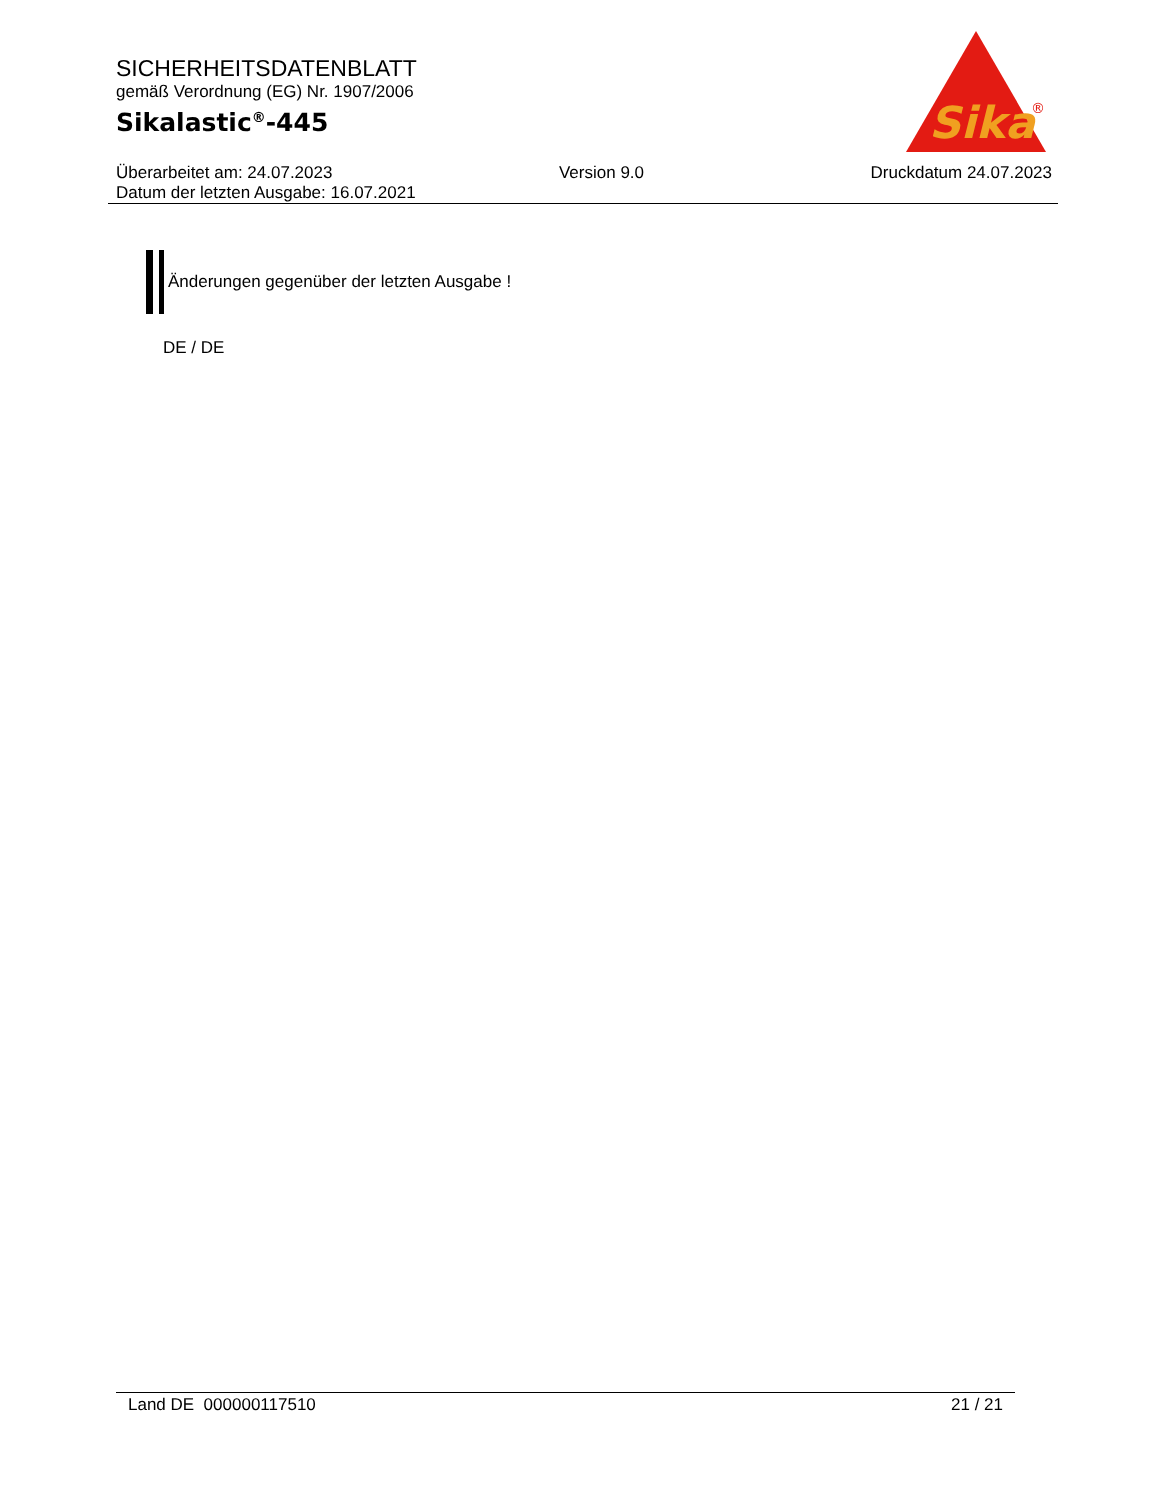SICHERHEITSDATENBLATT
gemäß Verordnung (EG) Nr. 1907/2006
Sikalastic<sup>®</sup>-445
Sika
®
Überarbeitet am: 24.07.2023 Version 9.0 Druckdatum 24.07.2023
Datum der letzten Ausgabe: 16.07.2021
Änderungen gegenüber der letzten Ausgabe !
DE / DE
Land DE 000000117510 21 / 21